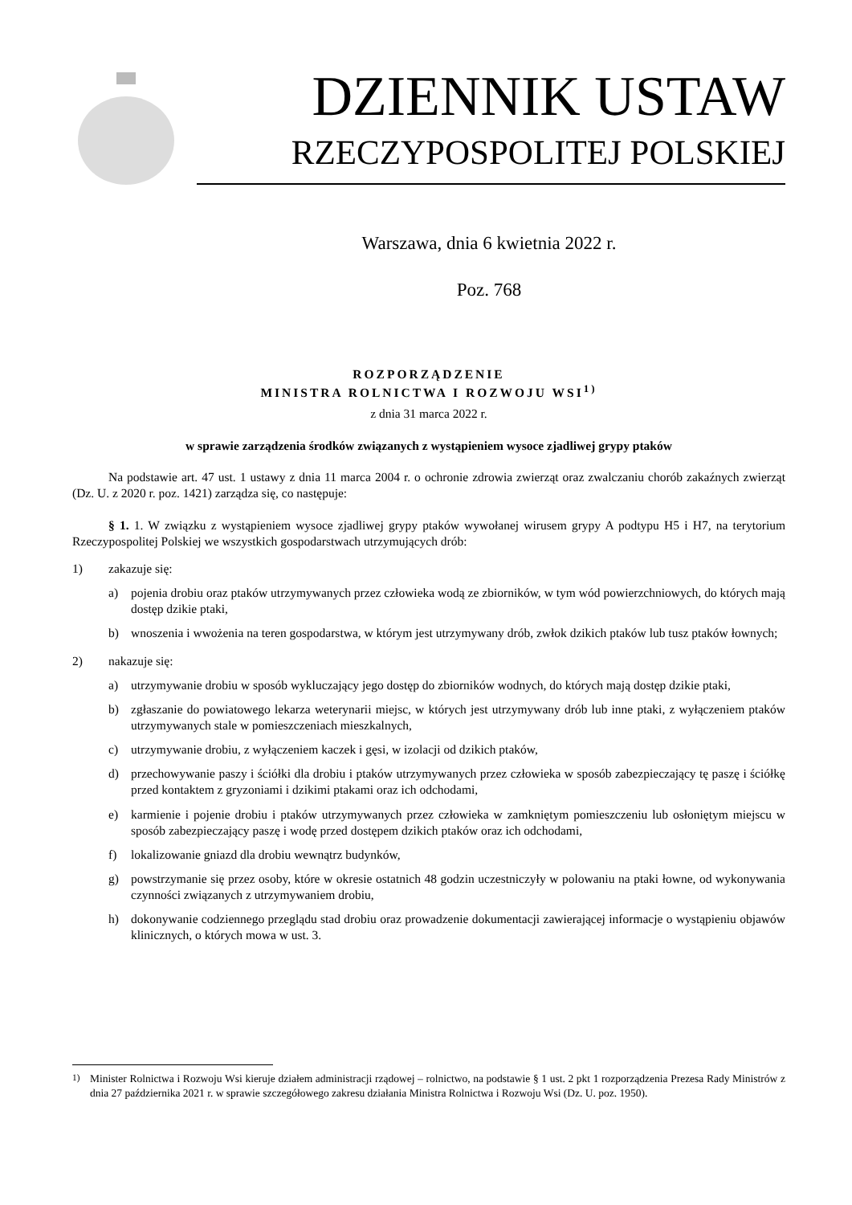DZIENNIK USTAW
RZECZYPOSPOLITEJ POLSKIEJ
Warszawa, dnia 6 kwietnia 2022 r.
Poz. 768
ROZPORZĄDZENIE
MINISTRA ROLNICTWA I ROZWOJU WSI<sup>1)</sup>
z dnia 31 marca 2022 r.
w sprawie zarządzenia środków związanych z wystąpieniem wysoce zjadliwej grypy ptaków
Na podstawie art. 47 ust. 1 ustawy z dnia 11 marca 2004 r. o ochronie zdrowia zwierząt oraz zwalczaniu chorób zakaźnych zwierząt (Dz. U. z 2020 r. poz. 1421) zarządza się, co następuje:
§ 1. 1. W związku z wystąpieniem wysoce zjadliwej grypy ptaków wywołanej wirusem grypy A podtypu H5 i H7, na terytorium Rzeczypospolitej Polskiej we wszystkich gospodarstwach utrzymujących drób:
1) zakazuje się:
a) pojenia drobiu oraz ptaków utrzymywanych przez człowieka wodą ze zbiorników, w tym wód powierzchniowych, do których mają dostęp dzikie ptaki,
b) wnoszenia i wwożenia na teren gospodarstwa, w którym jest utrzymywany drób, zwłok dzikich ptaków lub tusz ptaków łownych;
2) nakazuje się:
a) utrzymywanie drobiu w sposób wykluczający jego dostęp do zbiorników wodnych, do których mają dostęp dzikie ptaki,
b) zgłaszanie do powiatowego lekarza weterynarii miejsc, w których jest utrzymywany drób lub inne ptaki, z wyłączeniem ptaków utrzymywanych stale w pomieszczeniach mieszkalnych,
c) utrzymywanie drobiu, z wyłączeniem kaczek i gęsi, w izolacji od dzikich ptaków,
d) przechowywanie paszy i ściółki dla drobiu i ptaków utrzymywanych przez człowieka w sposób zabezpieczający tę paszę i ściółkę przed kontaktem z gryzoniami i dzikimi ptakami oraz ich odchodami,
e) karmienie i pojenie drobiu i ptaków utrzymywanych przez człowieka w zamkniętym pomieszczeniu lub osłoniętym miejscu w sposób zabezpieczający paszę i wodę przed dostępem dzikich ptaków oraz ich odchodami,
f) lokalizowanie gniazd dla drobiu wewnątrz budynków,
g) powstrzymanie się przez osoby, które w okresie ostatnich 48 godzin uczestniczyły w polowaniu na ptaki łowne, od wykonywania czynności związanych z utrzymywaniem drobiu,
h) dokonywanie codziennego przeglądu stad drobiu oraz prowadzenie dokumentacji zawierającej informacje o wystąpieniu objawów klinicznych, o których mowa w ust. 3.
<sup>1)</sup> Minister Rolnictwa i Rozwoju Wsi kieruje działem administracji rządowej – rolnictwo, na podstawie § 1 ust. 2 pkt 1 rozporządzenia Prezesa Rady Ministrów z dnia 27 października 2021 r. w sprawie szczegółowego zakresu działania Ministra Rolnictwa i Rozwoju Wsi (Dz. U. poz. 1950).